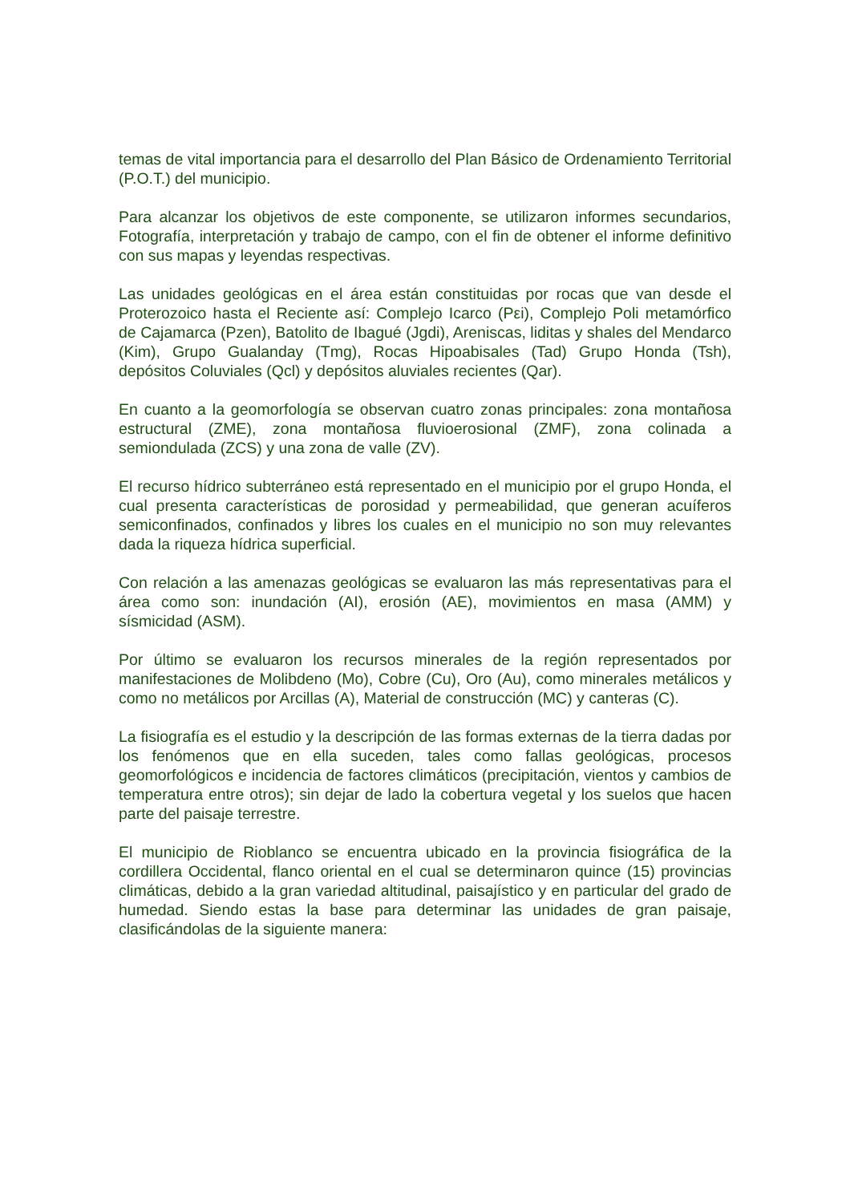temas de vital importancia para el desarrollo del Plan Básico de Ordenamiento Territorial (P.O.T.) del municipio.
Para alcanzar los objetivos de este componente, se utilizaron informes secundarios, Fotografía, interpretación y trabajo de campo, con el fin de obtener el informe definitivo con sus mapas y leyendas respectivas.
Las unidades geológicas en el área están constituidas por rocas que van desde el Proterozoico hasta el Reciente así: Complejo Icarco (Pεi), Complejo Poli metamórfico de Cajamarca (Pzen), Batolito de Ibagué (Jgdi), Areniscas, liditas y shales del Mendarco (Kim), Grupo Gualanday (Tmg), Rocas Hipoabisales (Tad) Grupo Honda (Tsh), depósitos Coluviales (Qcl) y depósitos aluviales recientes (Qar).
En cuanto a la geomorfología se observan cuatro zonas principales: zona montañosa estructural (ZME), zona montañosa fluvioerosional (ZMF), zona colinada a semiondulada (ZCS) y una zona de valle (ZV).
El recurso hídrico subterráneo está representado en el municipio por el grupo Honda, el cual presenta características de porosidad y permeabilidad, que generan acuíferos semiconfinados, confinados y libres los cuales en el municipio no son muy relevantes dada la riqueza hídrica superficial.
Con relación a las amenazas geológicas se evaluaron las más representativas para el área como son: inundación (AI), erosión (AE), movimientos en masa (AMM) y sísmicidad (ASM).
Por último se evaluaron los recursos minerales de la región representados por manifestaciones de Molibdeno (Mo), Cobre (Cu), Oro (Au), como minerales metálicos y como no metálicos por Arcillas (A), Material de construcción (MC) y canteras (C).
La fisiografía es el estudio y la descripción de las formas externas de la tierra dadas por los fenómenos que en ella suceden, tales como fallas geológicas, procesos geomorfológicos e incidencia de factores climáticos (precipitación, vientos y cambios de temperatura entre otros); sin dejar de lado la cobertura vegetal y los suelos que hacen parte del paisaje terrestre.
El municipio de Rioblanco se encuentra ubicado en la provincia fisiográfica de la cordillera Occidental, flanco oriental en el cual se determinaron quince (15) provincias climáticas, debido a la gran variedad altitudinal, paisajístico y en particular del grado de humedad. Siendo estas la base para determinar las unidades de gran paisaje, clasificándolas de la siguiente manera: